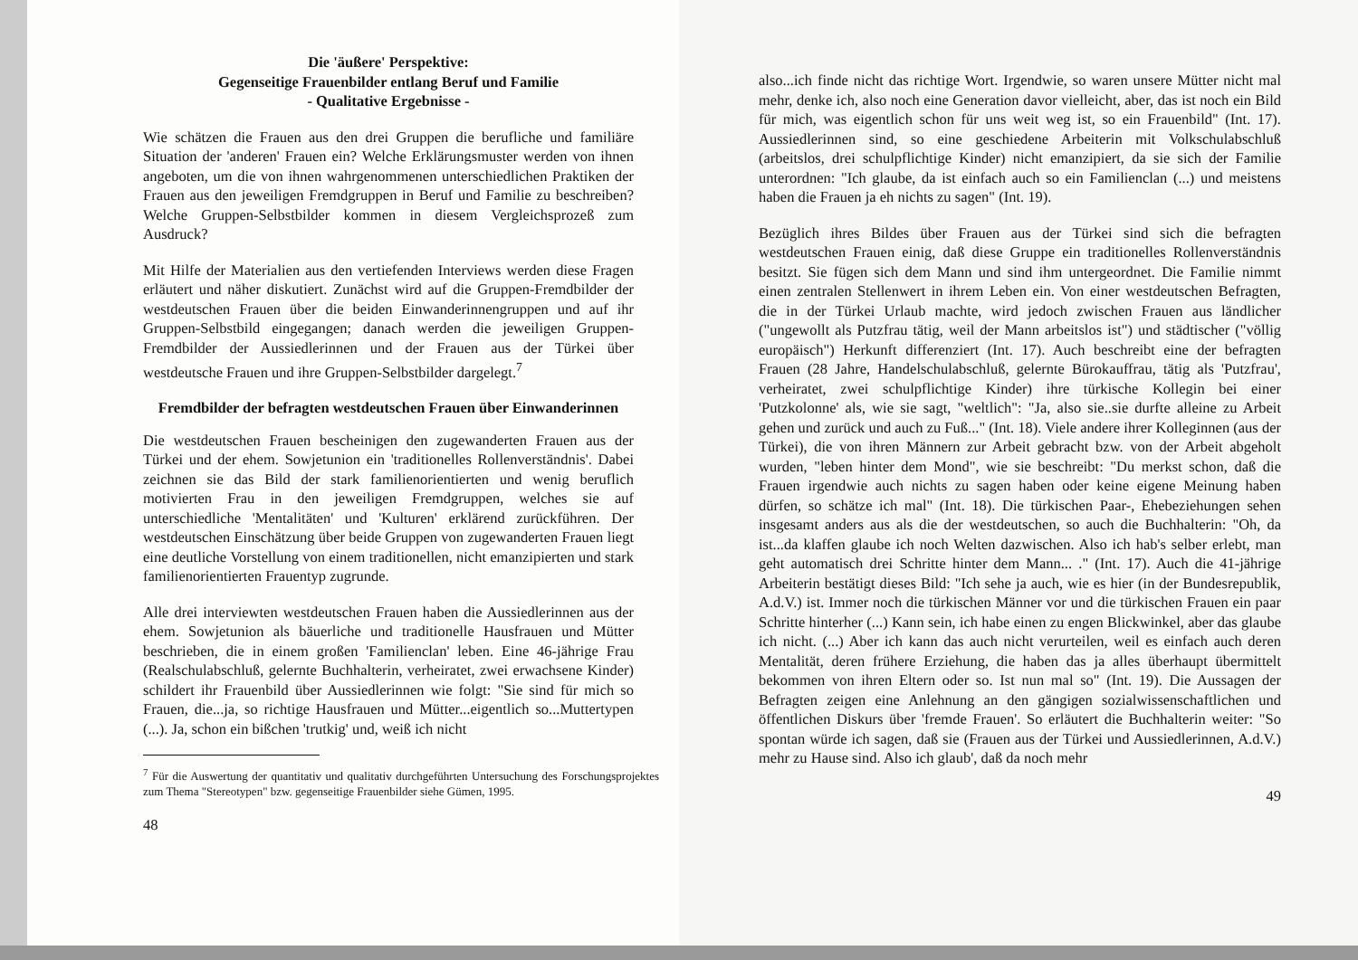Die 'äußere' Perspektive:
Gegenseitige Frauenbilder entlang Beruf und Familie
- Qualitative Ergebnisse -
Wie schätzen die Frauen aus den drei Gruppen die berufliche und familiäre Situation der 'anderen' Frauen ein? Welche Erklärungsmuster werden von ihnen angeboten, um die von ihnen wahrgenommenen unterschiedlichen Praktiken der Frauen aus den jeweiligen Fremdgruppen in Beruf und Familie zu beschreiben? Welche Gruppen-Selbstbilder kommen in diesem Vergleichsprozeß zum Ausdruck?
Mit Hilfe der Materialien aus den vertiefenden Interviews werden diese Fragen erläutert und näher diskutiert. Zunächst wird auf die Gruppen-Fremdbilder der westdeutschen Frauen über die beiden Einwanderinnengruppen und auf ihr Gruppen-Selbstbild eingegangen; danach werden die jeweiligen Gruppen-Fremdbilder der Aussiedlerinnen und der Frauen aus der Türkei über westdeutsche Frauen und ihre Gruppen-Selbstbilder dargelegt.<sup>7</sup>
Fremdbilder der befragten westdeutschen Frauen über Einwanderinnen
Die westdeutschen Frauen bescheinigen den zugewanderten Frauen aus der Türkei und der ehem. Sowjetunion ein 'traditionelles Rollenverständnis'. Dabei zeichnen sie das Bild der stark familienorientierten und wenig beruflich motivierten Frau in den jeweiligen Fremdgruppen, welches sie auf unterschiedliche 'Mentalitäten' und 'Kulturen' erklärend zurückführen. Der westdeutschen Einschätzung über beide Gruppen von zugewanderten Frauen liegt eine deutliche Vorstellung von einem traditionellen, nicht emanzipierten und stark familienorientierten Frauentyp zugrunde.
Alle drei interviewten westdeutschen Frauen haben die Aussiedlerinnen aus der ehem. Sowjetunion als bäuerliche und traditionelle Hausfrauen und Mütter beschrieben, die in einem großen 'Familienclan' leben. Eine 46-jährige Frau (Realschulabschluß, gelernte Buchhalterin, verheiratet, zwei erwachsene Kinder) schildert ihr Frauenbild über Aussiedlerinnen wie folgt: "Sie sind für mich so Frauen, die...ja, so richtige Hausfrauen und Mütter...eigentlich so...Muttertypen (...). Ja, schon ein bißchen 'trutkig' und, weiß ich nicht
<sup>7</sup> Für die Auswertung der quantitativ und qualitativ durchgeführten Untersuchung des Forschungsprojektes zum Thema "Stereotypen" bzw. gegenseitige Frauenbilder siehe Gümen, 1995.
48
also...ich finde nicht das richtige Wort. Irgendwie, so waren unsere Mütter nicht mal mehr, denke ich, also noch eine Generation davor vielleicht, aber, das ist noch ein Bild für mich, was eigentlich schon für uns weit weg ist, so ein Frauenbild" (Int. 17). Aussiedlerinnen sind, so eine geschiedene Arbeiterin mit Volkschulabschluß (arbeitslos, drei schulpflichtige Kinder) nicht emanzipiert, da sie sich der Familie unterordnen: "Ich glaube, da ist einfach auch so ein Familienclan (...) und meistens haben die Frauen ja eh nichts zu sagen" (Int. 19).
Bezüglich ihres Bildes über Frauen aus der Türkei sind sich die befragten westdeutschen Frauen einig, daß diese Gruppe ein traditionelles Rollenverständnis besitzt. Sie fügen sich dem Mann und sind ihm untergeordnet. Die Familie nimmt einen zentralen Stellenwert in ihrem Leben ein. Von einer westdeutschen Befragten, die in der Türkei Urlaub machte, wird jedoch zwischen Frauen aus ländlicher ("ungewollt als Putzfrau tätig, weil der Mann arbeitslos ist") und städtischer ("völlig europäisch") Herkunft differenziert (Int. 17). Auch beschreibt eine der befragten Frauen (28 Jahre, Handelschulabschluß, gelernte Bürokauffrau, tätig als 'Putzfrau', verheiratet, zwei schulpflichtige Kinder) ihre türkische Kollegin bei einer 'Putzkolonne' als, wie sie sagt, "weltlich": "Ja, also sie..sie durfte alleine zu Arbeit gehen und zurück und auch zu Fuß..." (Int. 18). Viele andere ihrer Kolleginnen (aus der Türkei), die von ihren Männern zur Arbeit gebracht bzw. von der Arbeit abgeholt wurden, "leben hinter dem Mond", wie sie beschreibt: "Du merkst schon, daß die Frauen irgendwie auch nichts zu sagen haben oder keine eigene Meinung haben dürfen, so schätze ich mal" (Int. 18). Die türkischen Paar-, Ehebeziehungen sehen insgesamt anders aus als die der westdeutschen, so auch die Buchhalterin: "Oh, da ist...da klaffen glaube ich noch Welten dazwischen. Also ich hab's selber erlebt, man geht automatisch drei Schritte hinter dem Mann... ." (Int. 17). Auch die 41-jährige Arbeiterin bestätigt dieses Bild: "Ich sehe ja auch, wie es hier (in der Bundesrepublik, A.d.V.) ist. Immer noch die türkischen Männer vor und die türkischen Frauen ein paar Schritte hinterher (...) Kann sein, ich habe einen zu engen Blickwinkel, aber das glaube ich nicht. (...) Aber ich kann das auch nicht verurteilen, weil es einfach auch deren Mentalität, deren frühere Erziehung, die haben das ja alles überhaupt übermittelt bekommen von ihren Eltern oder so. Ist nun mal so" (Int. 19). Die Aussagen der Befragten zeigen eine Anlehnung an den gängigen sozialwissenschaftlichen und öffentlichen Diskurs über 'fremde Frauen'. So erläutert die Buchhalterin weiter: "So spontan würde ich sagen, daß sie (Frauen aus der Türkei und Aussiedlerinnen, A.d.V.) mehr zu Hause sind. Also ich glaub', daß da noch mehr
49